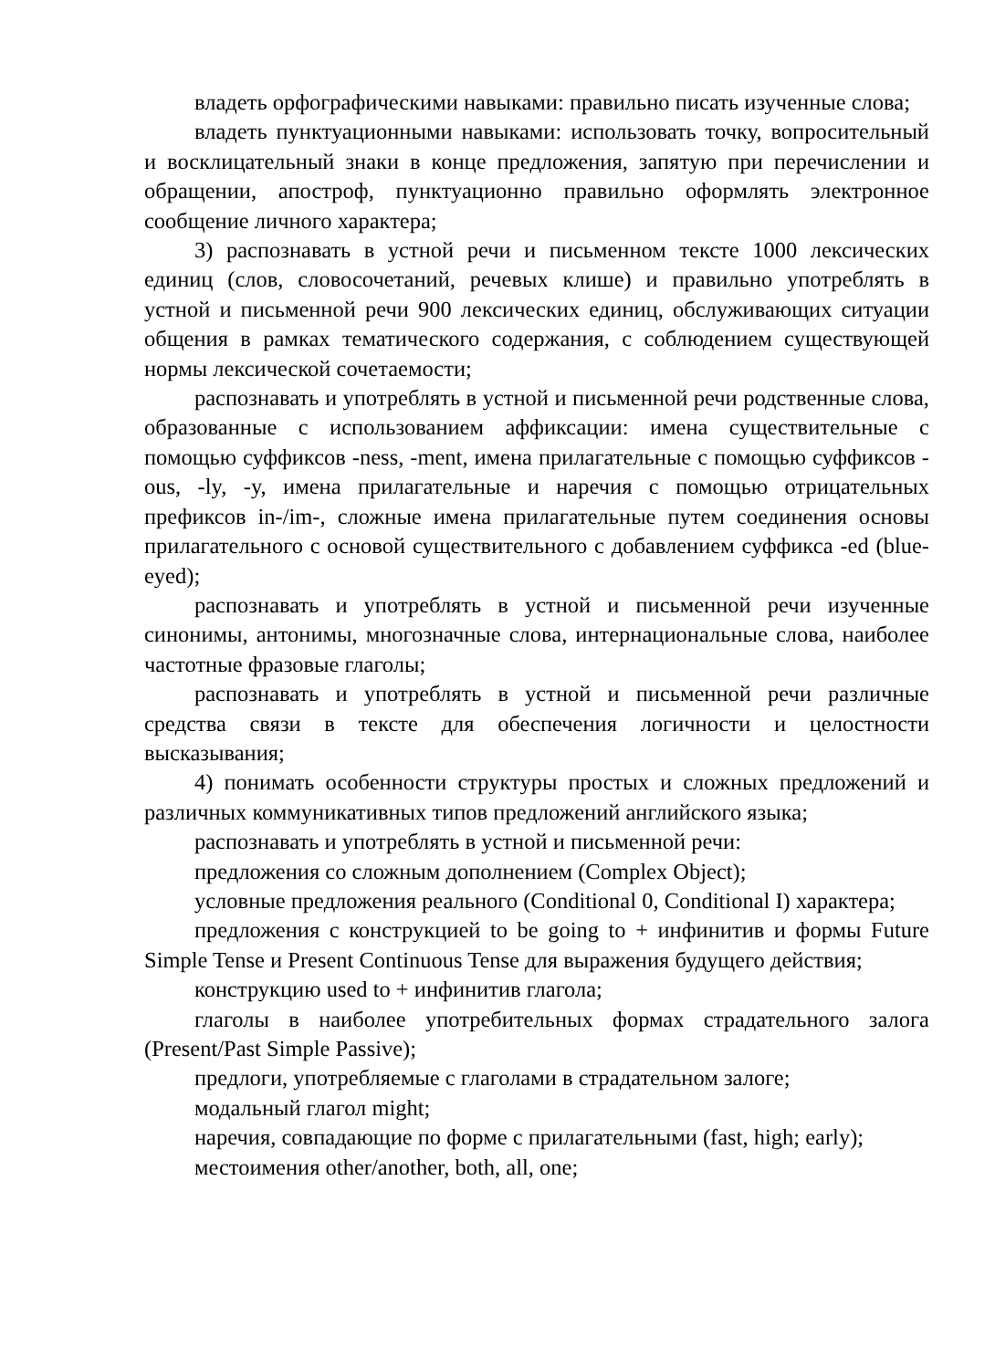владеть орфографическими навыками: правильно писать изученные слова;
владеть пунктуационными навыками: использовать точку, вопросительный и восклицательный знаки в конце предложения, запятую при перечислении и обращении, апостроф, пунктуационно правильно оформлять электронное сообщение личного характера;
3) распознавать в устной речи и письменном тексте 1000 лексических единиц (слов, словосочетаний, речевых клише) и правильно употреблять в устной и письменной речи 900 лексических единиц, обслуживающих ситуации общения в рамках тематического содержания, с соблюдением существующей нормы лексической сочетаемости;
распознавать и употреблять в устной и письменной речи родственные слова, образованные с использованием аффиксации: имена существительные с помощью суффиксов -ness, -ment, имена прилагательные с помощью суффиксов -ous, -ly, -y, имена прилагательные и наречия с помощью отрицательных префиксов in-/im-, сложные имена прилагательные путем соединения основы прилагательного с основой существительного с добавлением суффикса -ed (blue-eyed);
распознавать и употреблять в устной и письменной речи изученные синонимы, антонимы, многозначные слова, интернациональные слова, наиболее частотные фразовые глаголы;
распознавать и употреблять в устной и письменной речи различные средства связи в тексте для обеспечения логичности и целостности высказывания;
4) понимать особенности структуры простых и сложных предложений и различных коммуникативных типов предложений английского языка;
распознавать и употреблять в устной и письменной речи:
предложения со сложным дополнением (Complex Object);
условные предложения реального (Conditional 0, Conditional I) характера;
предложения с конструкцией to be going to + инфинитив и формы Future Simple Tense и Present Continuous Tense для выражения будущего действия;
конструкцию used to + инфинитив глагола;
глаголы в наиболее употребительных формах страдательного залога (Present/Past Simple Passive);
предлоги, употребляемые с глаголами в страдательном залоге;
модальный глагол might;
наречия, совпадающие по форме с прилагательными (fast, high; early);
местоимения other/another, both, all, one;